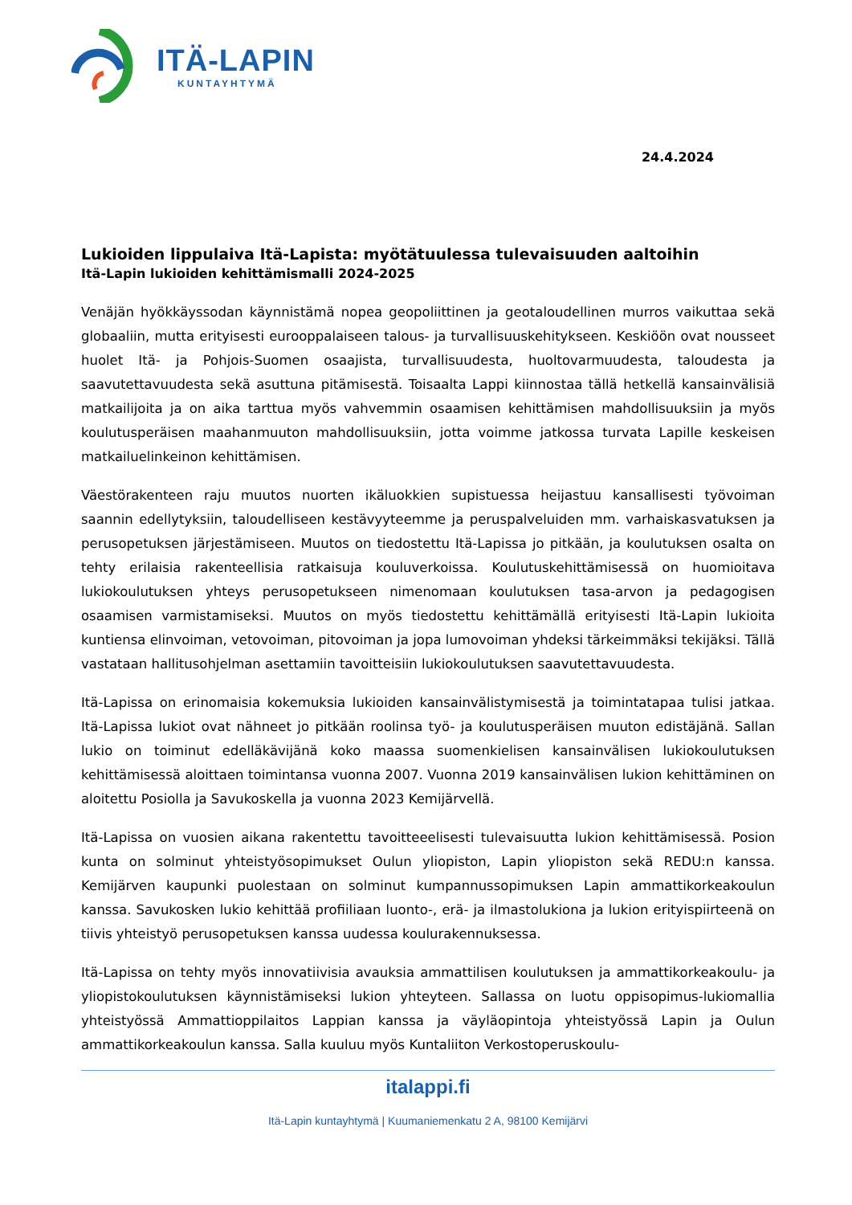ITÄ-LAPIN
KUNTAYHTYMÄ
24.4.2024
Lukioiden lippulaiva Itä-Lapista: myötätuulessa tulevaisuuden aaltoihin
Itä-Lapin lukioiden kehittämismalli 2024-2025
Venäjän hyökkäyssodan käynnistämä nopea geopoliittinen ja geotaloudellinen murros vaikuttaa sekä globaaliin, mutta erityisesti eurooppalaiseen talous- ja turvallisuuskehitykseen. Keskiöön ovat nousseet huolet Itä- ja Pohjois-Suomen osaajista, turvallisuudesta, huoltovarmuudesta, taloudesta ja saavutettavuudesta sekä asuttuna pitämisestä. Toisaalta Lappi kiinnostaa tällä hetkellä kansainvälisiä matkailijoita ja on aika tarttua myös vahvemmin osaamisen kehittämisen mahdollisuuksiin ja myös koulutusperäisen maahanmuuton mahdollisuuksiin, jotta voimme jatkossa turvata Lapille keskeisen matkailuelinkeinon kehittämisen.
Väestörakenteen raju muutos nuorten ikäluokkien supistuessa heijastuu kansallisesti työvoiman saannin edellytyksiin, taloudelliseen kestävyyteemme ja peruspalveluiden mm. varhaiskasvatuksen ja perusopetuksen järjestämiseen. Muutos on tiedostettu Itä-Lapissa jo pitkään, ja koulutuksen osalta on tehty erilaisia rakenteellisia ratkaisuja kouluverkoissa. Koulutuskehittämisessä on huomioitava lukiokoulutuksen yhteys perusopetukseen nimenomaan koulutuksen tasa-arvon ja pedagogisen osaamisen varmistamiseksi. Muutos on myös tiedostettu kehittämällä erityisesti Itä-Lapin lukioita kuntiensa elinvoiman, vetovoiman, pitovoiman ja jopa lumovoiman yhdeksi tärkeimmäksi tekijäksi. Tällä vastataan hallitusohjelman asettamiin tavoitteisiin lukiokoulutuksen saavutettavuudesta.
Itä-Lapissa on erinomaisia kokemuksia lukioiden kansainvälistymisestä ja toimintatapaa tulisi jatkaa. Itä-Lapissa lukiot ovat nähneet jo pitkään roolinsa työ- ja koulutusperäisen muuton edistäjänä. Sallan lukio on toiminut edelläkävijänä koko maassa suomenkielisen kansainvälisen lukiokoulutuksen kehittämisessä aloittaen toimintansa vuonna 2007. Vuonna 2019 kansainvälisen lukion kehittäminen on aloitettu Posiolla ja Savukoskella ja vuonna 2023 Kemijärvellä.
Itä-Lapissa on vuosien aikana rakentettu tavoitteeelisesti tulevaisuutta lukion kehittämisessä. Posion kunta on solminut yhteistyösopimukset Oulun yliopiston, Lapin yliopiston sekä REDU:n kanssa. Kemijärven kaupunki puolestaan on solminut kumpannussopimuksen Lapin ammattikorkeakoulun kanssa. Savukosken lukio kehittää profiiliaan luonto-, erä- ja ilmastolukiona ja lukion erityispiirteenä on tiivis yhteistyö perusopetuksen kanssa uudessa koulurakennuksessa.
Itä-Lapissa on tehty myös innovatiivisia avauksia ammattilisen koulutuksen ja ammattikorkeakoulu- ja yliopistokoulutuksen käynnistämiseksi lukion yhteyteen. Sallassa on luotu oppisopimus-lukiomallia yhteistyössä Ammattioppilaitos Lappian kanssa ja väyläopintoja yhteistyössä Lapin ja Oulun ammattikorkeakoulun kanssa. Salla kuuluu myös Kuntaliiton Verkostoperuskoulu-
italappi.fi
Itä-Lapin kuntayhtymä | Kuumaniemenkatu 2 A, 98100 Kemijärvi